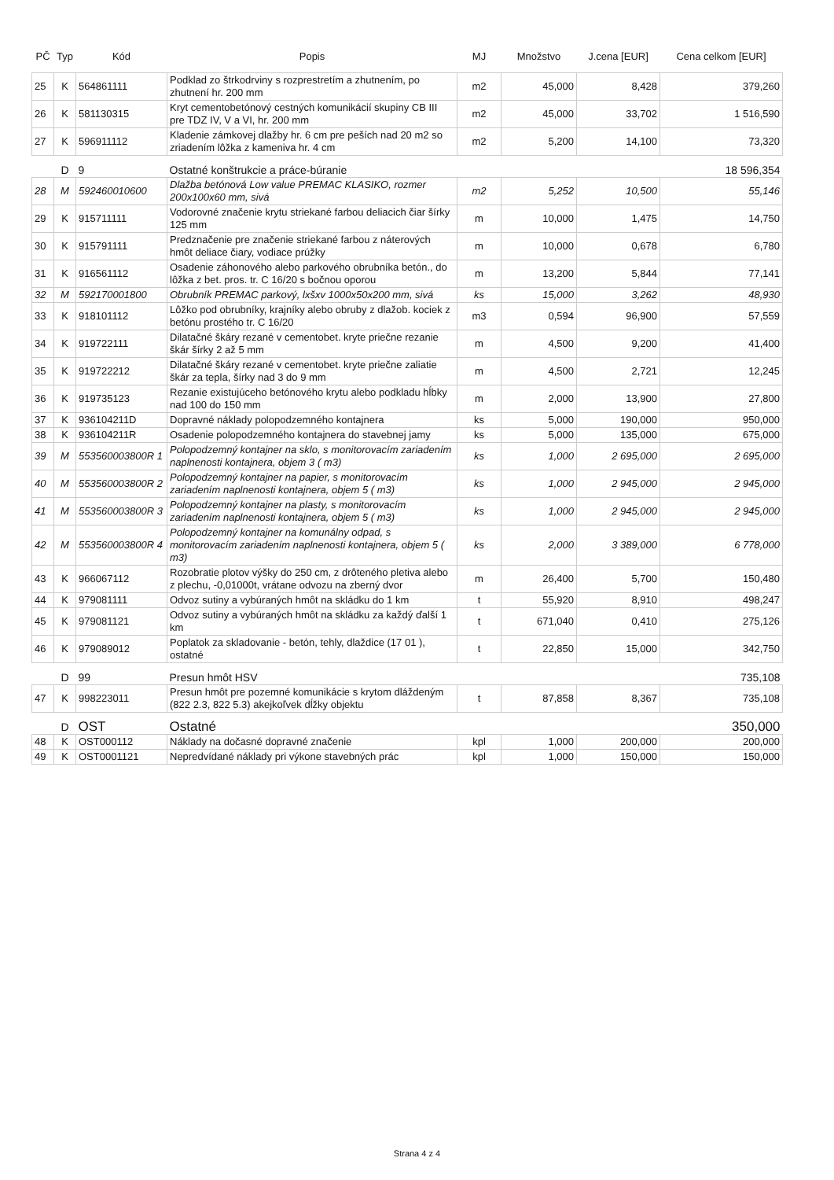| PČ | Typ | Kód | Popis | MJ | Množstvo | J.cena [EUR] | Cena celkom [EUR] |
| --- | --- | --- | --- | --- | --- | --- | --- |
| 25 | K | 564861111 | Podklad zo štrkodrviny s rozprestretím a zhutnením, po zhutnení hr. 200 mm | m2 | 45,000 | 8,428 | 379,260 |
| 26 | K | 581130315 | Kryt cementobetónový cestných komunikácií skupiny CB III pre TDZ IV, V a VI, hr. 200 mm | m2 | 45,000 | 33,702 | 1 516,590 |
| 27 | K | 596911112 | Kladenie zámkovej dlažby hr. 6 cm pre peších nad 20 m2 so zriadením lôžka z kameniva hr. 4 cm | m2 | 5,200 | 14,100 | 73,320 |
| | D | 9 | Ostatné konštrukcie a práce-búranie | | | | 18 596,354 |
| 28 | M | 592460010600 | Dlažba betónová Low value PREMAC KLASIKO, rozmer 200x100x60 mm, sivá | m2 | 5,252 | 10,500 | 55,146 |
| 29 | K | 915711111 | Vodorovné značenie krytu striekané farbou deliacich čiar šírky 125 mm | m | 10,000 | 1,475 | 14,750 |
| 30 | K | 915791111 | Predznačenie pre značenie striekané farbou z náterových hmôt deliace čiary, vodiace prúžky | m | 10,000 | 0,678 | 6,780 |
| 31 | K | 916561112 | Osadenie záhonového alebo parkového obrubníka betón., do lôžka z bet. pros. tr. C 16/20 s bočnou oporou | m | 13,200 | 5,844 | 77,141 |
| 32 | M | 592170001800 | Obrubník PREMAC parkový, lxšxv 1000x50x200 mm, sivá | ks | 15,000 | 3,262 | 48,930 |
| 33 | K | 918101112 | Lôžko pod obrubníky, krajníky alebo obruby z dlažob. kociek z betónu prostého tr. C 16/20 | m3 | 0,594 | 96,900 | 57,559 |
| 34 | K | 919722111 | Dilatačné škáry rezané v cementobet. kryte priečne rezanie škár šírky 2 až 5 mm | m | 4,500 | 9,200 | 41,400 |
| 35 | K | 919722212 | Dilatačné škáry rezané v cementobet. kryte priečne zaliatie škár za tepla, šírky nad 3 do 9 mm | m | 4,500 | 2,721 | 12,245 |
| 36 | K | 919735123 | Rezanie existujúceho betónového krytu alebo podkladu hĺbky nad 100 do 150 mm | m | 2,000 | 13,900 | 27,800 |
| 37 | K | 936104211D | Dopravné náklady polopodzemného kontajnera | ks | 5,000 | 190,000 | 950,000 |
| 38 | K | 936104211R | Osadenie polopodzemného kontajnera do stavebnej jamy | ks | 5,000 | 135,000 | 675,000 |
| 39 | M | 553560003800R 1 | Polopodzemný kontajner na sklo, s monitorovacím zariadením naplnenosti kontajnera, objem 3 ( m3) | ks | 1,000 | 2 695,000 | 2 695,000 |
| 40 | M | 553560003800R 2 | Polopodzemný kontajner na papier, s monitorovacím zariadením naplnenosti kontajnera, objem 5 ( m3) | ks | 1,000 | 2 945,000 | 2 945,000 |
| 41 | M | 553560003800R 3 | Polopodzemný kontajner na plasty, s monitorovacím zariadením naplnenosti kontajnera, objem 5 ( m3) | ks | 1,000 | 2 945,000 | 2 945,000 |
| 42 | M | 553560003800R 4 | Polopodzemný kontajner na komunálny odpad, s monitorovacím zariadením naplnenosti kontajnera, objem 5 ( m3) | ks | 2,000 | 3 389,000 | 6 778,000 |
| 43 | K | 966067112 | Rozobratie plotov výšky do 250 cm, z drôteného pletiva alebo z plechu, -0,01000t, vrátane odvozu na zberný dvor | m | 26,400 | 5,700 | 150,480 |
| 44 | K | 979081111 | Odvoz sutiny a vybúraných hmôt na skládku do 1 km | t | 55,920 | 8,910 | 498,247 |
| 45 | K | 979081121 | Odvoz sutiny a vybúraných hmôt na skládku za každý ďalší 1 km | t | 671,040 | 0,410 | 275,126 |
| 46 | K | 979089012 | Poplatok za skladovanie - betón, tehly, dlaždice (17 01 ), ostatné | t | 22,850 | 15,000 | 342,750 |
| | D | 99 | Presun hmôt HSV | | | | 735,108 |
| 47 | K | 998223011 | Presun hmôt pre pozemné komunikácie s krytom dláždeným (822 2.3, 822 5.3) akejkoľvek dĺžky objektu | t | 87,858 | 8,367 | 735,108 |
| | D | OST | Ostatné | | | | 350,000 |
| 48 | K | OST000112 | Náklady na dočasné dopravné značenie | kpl | 1,000 | 200,000 | 200,000 |
| 49 | K | OST0001121 | Nepredvídané náklady pri výkone stavebných prác | kpl | 1,000 | 150,000 | 150,000 |
Strana 4 z 4